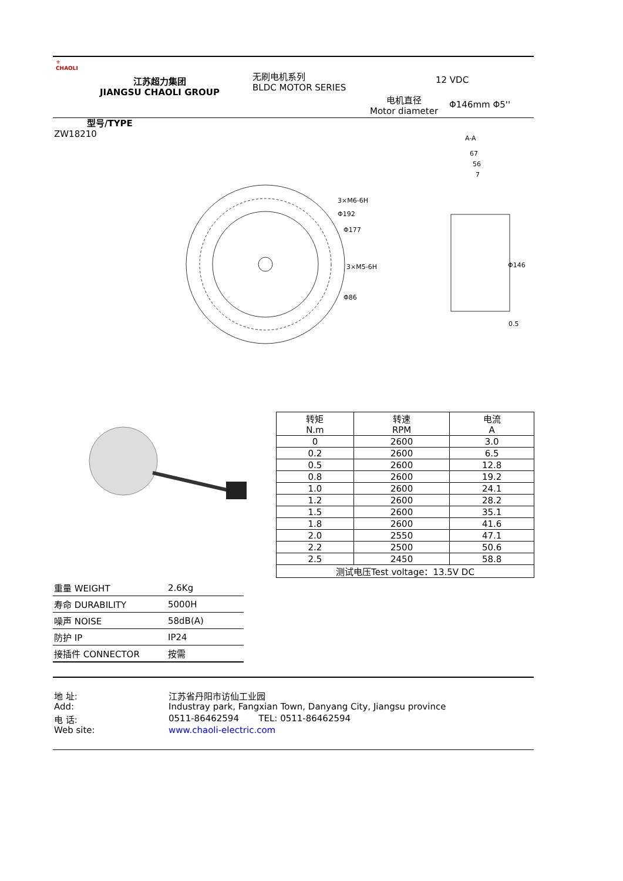⚜
CHAOLI
江苏超力集团
JIANGSU CHAOLI GROUP
无刷电机系列
BLDC MOTOR SERIES
12 VDC
电机直径
Motor diameter
Φ146mm Φ5''
型号/TYPE
ZW18210
3×M6-6H
Φ192
Φ177
3×M5-6H
Φ86
A-A
67
56
7
Φ146
0.5
| 转矩 N.m | 转速 RPM | 电流 A |
| 0 | 2600 | 3.0 |
| 0.2 | 2600 | 6.5 |
| 0.5 | 2600 | 12.8 |
| 0.8 | 2600 | 19.2 |
| 1.0 | 2600 | 24.1 |
| 1.2 | 2600 | 28.2 |
| 1.5 | 2600 | 35.1 |
| 1.8 | 2600 | 41.6 |
| 2.0 | 2550 | 47.1 |
| 2.2 | 2500 | 50.6 |
| 2.5 | 2450 | 58.8 |
| 测试电压Test voltage：13.5V DC | | |
| 重量 WEIGHT | 2.6Kg |
| 寿命 DURABILITY | 5000H |
| 噪声 NOISE | 58dB(A) |
| 防护 IP | IP24 |
| 接插件 CONNECTOR | 按需 |
地 址: 江苏省丹阳市访仙工业园
Add: Industray park, Fangxian Town, Danyang City, Jiangsu province
电 话: 0511-86462594 TEL: 0511-86462594
Web site: www.chaoli-electric.com